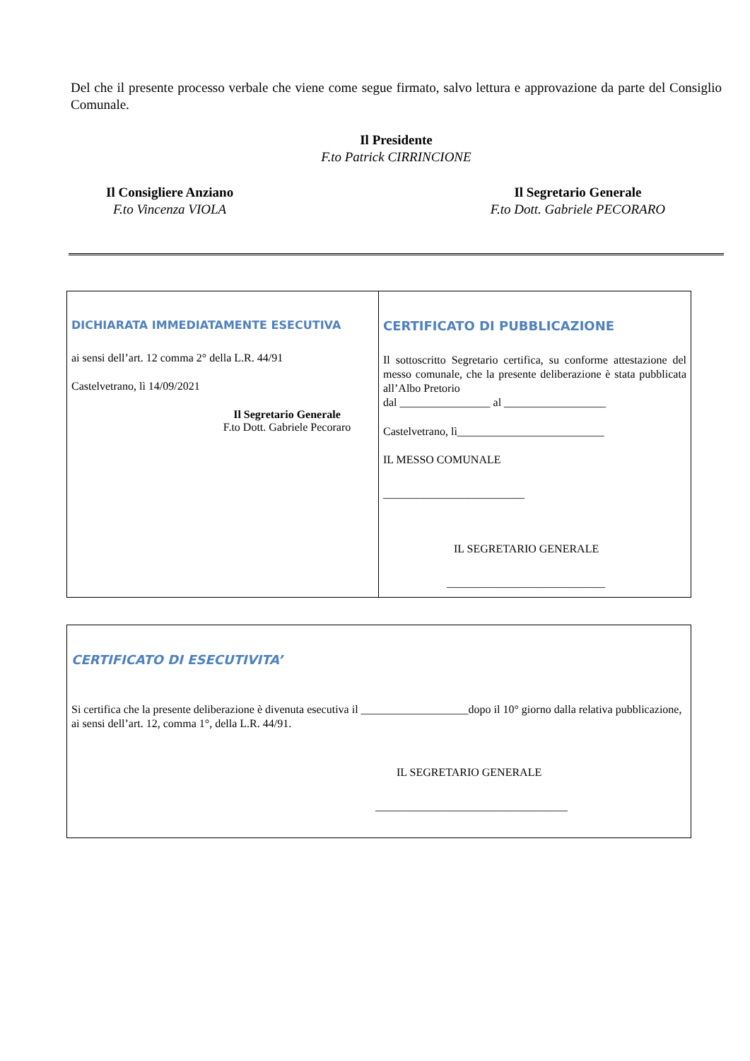Del che il presente processo verbale che viene come segue firmato, salvo lettura e approvazione da parte del Consiglio Comunale.
Il Presidente
F.to Patrick CIRRINCIONE
Il Consigliere Anziano
F.to Vincenza VIOLA
Il Segretario Generale
F.to Dott. Gabriele PECORARO
| DICHIARATA IMMEDIATAMENTE ESECUTIVA ai sensi dell’art. 12 comma 2° della L.R. 44/91 Castelvetrano, lì 14/09/2021 Il Segretario Generale F.to Dott. Gabriele Pecoraro | CERTIFICATO DI PUBBLICAZIONE Il sottoscritto Segretario certifica, su conforme attestazione del messo comunale, che la presente deliberazione è stata pubblicata all’Albo Pretorio dal ________________ al __________________ Castelvetrano, lì__________________________ IL MESSO COMUNALE _________________________ IL SEGRETARIO GENERALE ____________________________ |
| CERTIFICATO DI ESECUTIVITA’ Si certifica che la presente deliberazione è divenuta esecutiva il ___________________dopo il 10° giorno dalla relativa pubblicazione, ai sensi dell’art. 12, comma 1°, della L.R. 44/91. IL SEGRETARIO GENERALE __________________________________ |